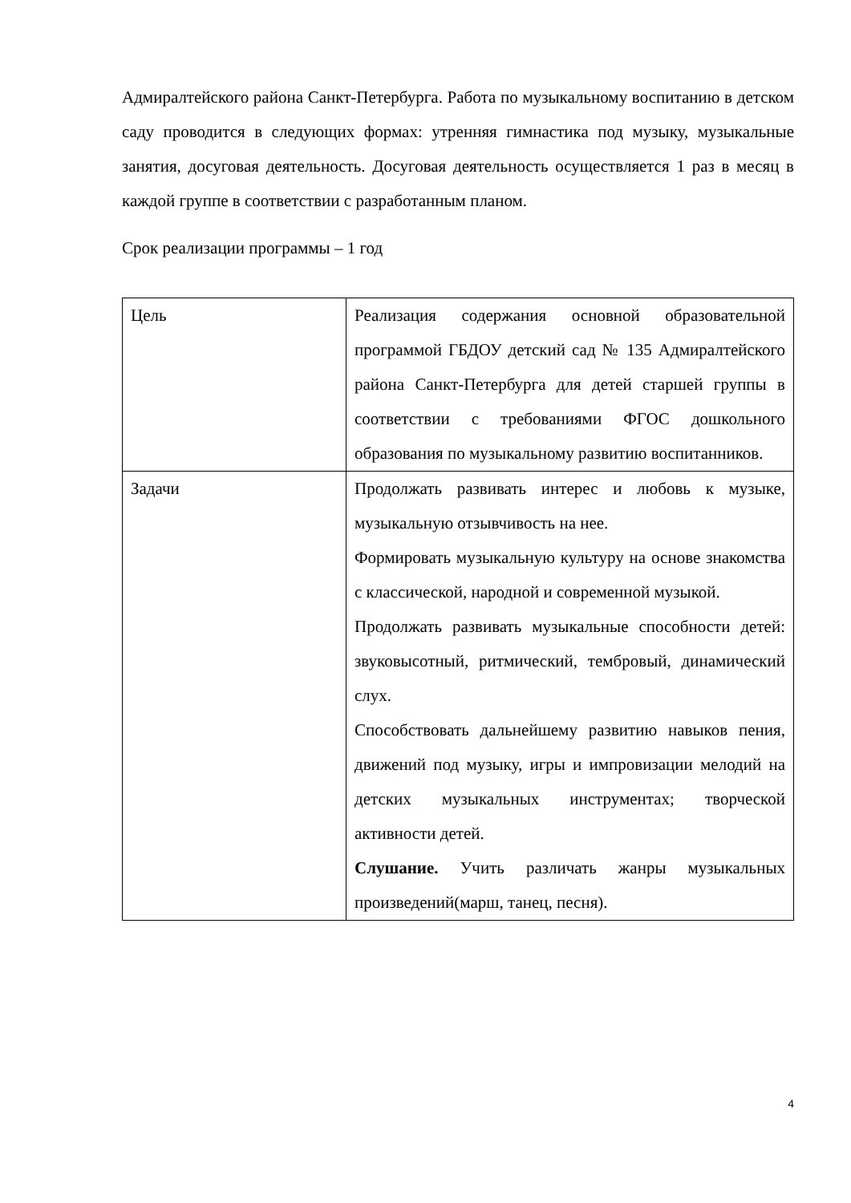Адмиралтейского района Санкт-Петербурга. Работа по музыкальному воспитанию в детском саду проводится в следующих формах: утренняя гимнастика под музыку, музыкальные занятия, досуговая деятельность. Досуговая деятельность осуществляется 1 раз в месяц в каждой группе в соответствии с разработанным планом.
Срок реализации программы – 1 год
| Цель | Реализация содержания основной образовательной программой ГБДОУ детский сад № 135 Адмиралтейского района Санкт-Петербурга для детей старшей группы в соответствии с требованиями ФГОС дошкольного образования по музыкальному развитию воспитанников. |
| Задачи | Продолжать развивать интерес и любовь к музыке, музыкальную отзывчивость на нее. Формировать музыкальную культуру на основе знакомства с классической, народной и современной музыкой. Продолжать развивать музыкальные способности детей: звуковысотный, ритмический, тембровый, динамический слух. Способствовать дальнейшему развитию навыков пения, движений под музыку, игры и импровизации мелодий на детских музыкальных инструментах; творческой активности детей. Слушание. Учить различать жанры музыкальных произведений(марш, танец, песня). |
4